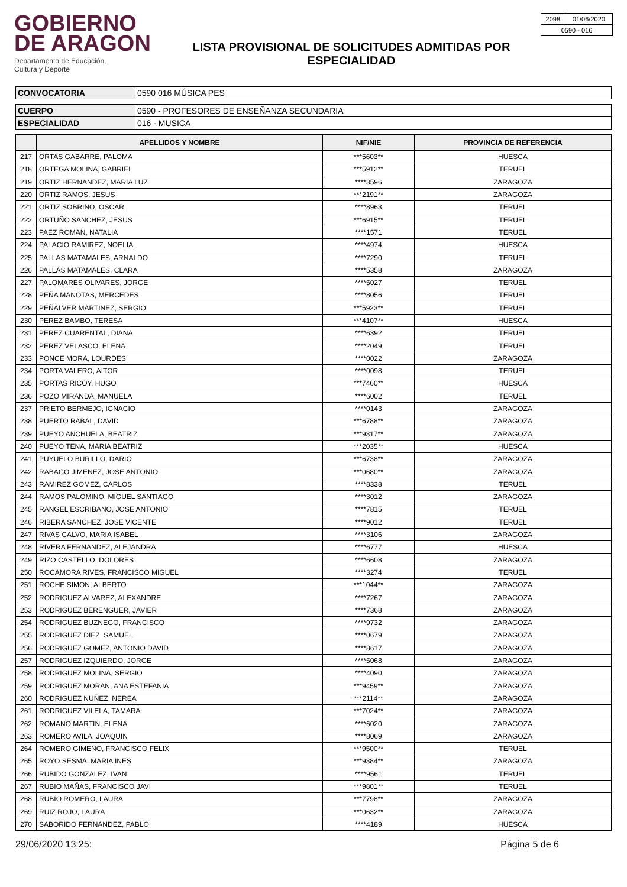GOBIERNO
DE ARAGON
Departamento de Educación,
Cultura y Deporte
LISTA PROVISIONAL DE SOLICITUDES ADMITIDAS POR
ESPECIALIDAD
| 2098 | 01/06/2020 |
| 0590 - 016 | |
| CONVOCATORIA | 0590 016 MÚSICA PES |
| CUERPO | 0590 - PROFESORES DE ENSEÑANZA SECUNDARIA |
| ESPECIALIDAD | 016 - MUSICA |
| | APELLIDOS Y NOMBRE | NIF/NIE | PROVINCIA DE REFERENCIA |
| --- | --- | --- | --- |
| 217 | ORTAS GABARRE, PALOMA | ***5603** | HUESCA |
| 218 | ORTEGA MOLINA, GABRIEL | ***5912** | TERUEL |
| 219 | ORTIZ HERNANDEZ, MARIA LUZ | ****3596 | ZARAGOZA |
| 220 | ORTIZ RAMOS, JESUS | ***2191** | ZARAGOZA |
| 221 | ORTIZ SOBRINO, OSCAR | ****8963 | TERUEL |
| 222 | ORTUÑO SANCHEZ, JESUS | ***6915** | TERUEL |
| 223 | PAEZ ROMAN, NATALIA | ****1571 | TERUEL |
| 224 | PALACIO RAMIREZ, NOELIA | ****4974 | HUESCA |
| 225 | PALLAS MATAMALES, ARNALDO | ****7290 | TERUEL |
| 226 | PALLAS MATAMALES, CLARA | ****5358 | ZARAGOZA |
| 227 | PALOMARES OLIVARES, JORGE | ****5027 | TERUEL |
| 228 | PEÑA MANOTAS, MERCEDES | ****8056 | TERUEL |
| 229 | PEÑALVER MARTINEZ, SERGIO | ***5923** | TERUEL |
| 230 | PEREZ BAMBO, TERESA | ***4107** | HUESCA |
| 231 | PEREZ CUARENTAL, DIANA | ****6392 | TERUEL |
| 232 | PEREZ VELASCO, ELENA | ****2049 | TERUEL |
| 233 | PONCE MORA, LOURDES | ****0022 | ZARAGOZA |
| 234 | PORTA VALERO, AITOR | ****0098 | TERUEL |
| 235 | PORTAS RICOY, HUGO | ***7460** | HUESCA |
| 236 | POZO MIRANDA, MANUELA | ****6002 | TERUEL |
| 237 | PRIETO BERMEJO, IGNACIO | ****0143 | ZARAGOZA |
| 238 | PUERTO RABAL, DAVID | ***6788** | ZARAGOZA |
| 239 | PUEYO ANCHUELA, BEATRIZ | ***9317** | ZARAGOZA |
| 240 | PUEYO TENA, MARIA BEATRIZ | ***2035** | HUESCA |
| 241 | PUYUELO BURILLO, DARIO | ***6738** | ZARAGOZA |
| 242 | RABAGO JIMENEZ, JOSE ANTONIO | ***0680** | ZARAGOZA |
| 243 | RAMIREZ GOMEZ, CARLOS | ****8338 | TERUEL |
| 244 | RAMOS PALOMINO, MIGUEL SANTIAGO | ****3012 | ZARAGOZA |
| 245 | RANGEL ESCRIBANO, JOSE ANTONIO | ****7815 | TERUEL |
| 246 | RIBERA SANCHEZ, JOSE VICENTE | ****9012 | TERUEL |
| 247 | RIVAS CALVO, MARIA ISABEL | ****3106 | ZARAGOZA |
| 248 | RIVERA FERNANDEZ, ALEJANDRA | ****6777 | HUESCA |
| 249 | RIZO CASTELLO, DOLORES | ****6608 | ZARAGOZA |
| 250 | ROCAMORA RIVES, FRANCISCO MIGUEL | ****3274 | TERUEL |
| 251 | ROCHE SIMON, ALBERTO | ***1044** | ZARAGOZA |
| 252 | RODRIGUEZ ALVAREZ, ALEXANDRE | ****7267 | ZARAGOZA |
| 253 | RODRIGUEZ BERENGUER, JAVIER | ****7368 | ZARAGOZA |
| 254 | RODRIGUEZ BUZNEGO, FRANCISCO | ****9732 | ZARAGOZA |
| 255 | RODRIGUEZ DIEZ, SAMUEL | ****0679 | ZARAGOZA |
| 256 | RODRIGUEZ GOMEZ, ANTONIO DAVID | ****8617 | ZARAGOZA |
| 257 | RODRIGUEZ IZQUIERDO, JORGE | ****5068 | ZARAGOZA |
| 258 | RODRIGUEZ MOLINA, SERGIO | ****4090 | ZARAGOZA |
| 259 | RODRIGUEZ MORAN, ANA ESTEFANIA | ***9459** | ZARAGOZA |
| 260 | RODRIGUEZ NUÑEZ, NEREA | ***2114** | ZARAGOZA |
| 261 | RODRIGUEZ VILELA, TAMARA | ***7024** | ZARAGOZA |
| 262 | ROMANO MARTIN, ELENA | ****6020 | ZARAGOZA |
| 263 | ROMERO AVILA, JOAQUIN | ****8069 | ZARAGOZA |
| 264 | ROMERO GIMENO, FRANCISCO FELIX | ***9500** | TERUEL |
| 265 | ROYO SESMA, MARIA INES | ***9384** | ZARAGOZA |
| 266 | RUBIDO GONZALEZ, IVAN | ****9561 | TERUEL |
| 267 | RUBIO MAÑAS, FRANCISCO JAVI | ***9801** | TERUEL |
| 268 | RUBIO ROMERO, LAURA | ***7798** | ZARAGOZA |
| 269 | RUIZ ROJO, LAURA | ***0632** | ZARAGOZA |
| 270 | SABORIDO FERNANDEZ, PABLO | ****4189 | HUESCA |
29/06/2020 13:25: Página 5 de 6